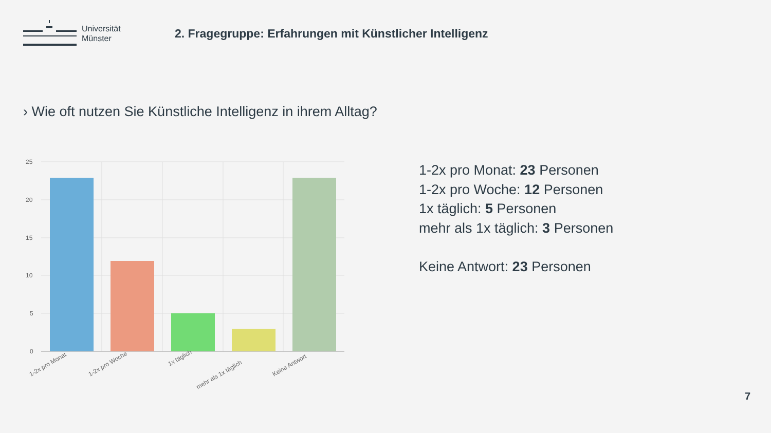Universität
Münster
2. Fragegruppe: Erfahrungen mit Künstlicher Intelligenz
› Wie oft nutzen Sie Künstliche Intelligenz in ihrem Alltag?
25
20
15
10
5
0
1-2x pro Monat
1-2x pro Woche
1x täglich
mehr als 1x täglich
Keine Antwort
1-2x pro Monat: 23 Personen
1-2x pro Woche: 12 Personen
1x täglich: 5 Personen
mehr als 1x täglich: 3 Personen
Keine Antwort: 23 Personen
7